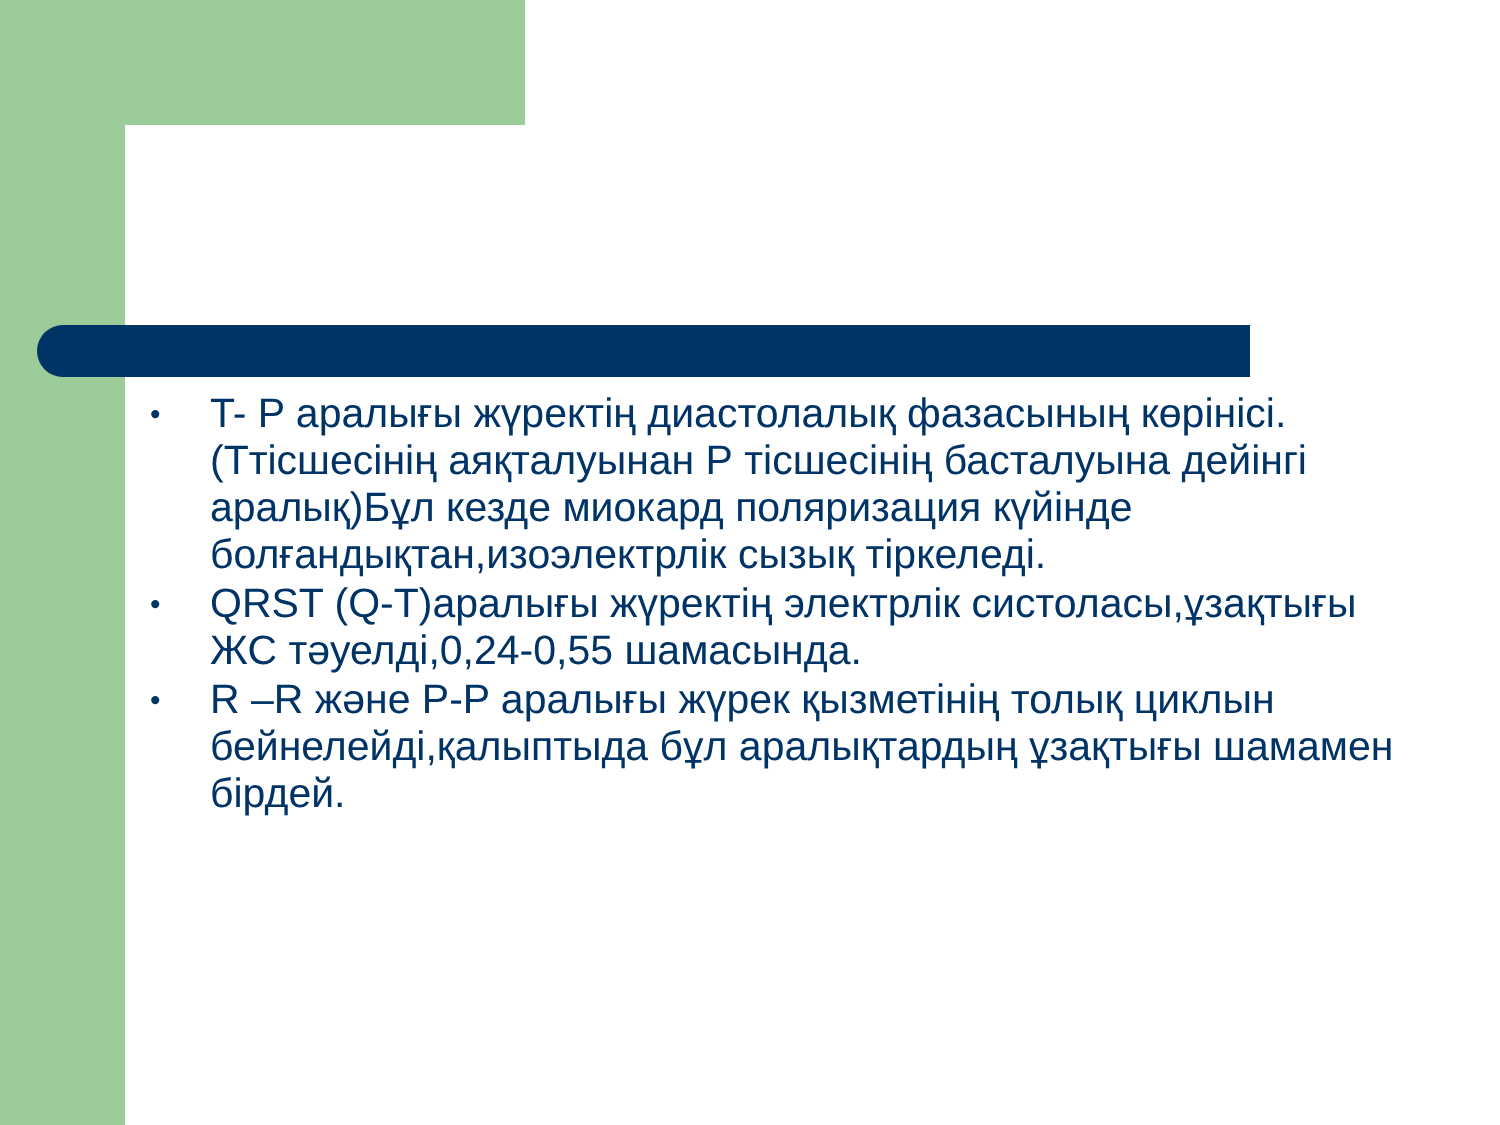• T- P аралығы жүректің диастолалық фазасының көрінісі.(Ттісшесінің аяқталуынан Р тісшесінің басталуына дейінгі аралық)Бұл кезде миокард поляризация күйінде болғандықтан,изоэлектрлік сызық тіркеледі.
• QRST (Q-T)аралығы жүректің электрлік систоласы,ұзақтығы ЖС тәуелді,0,24-0,55 шамасында.
• R –R және P-P аралығы жүрек қызметінің толық циклын бейнелейді,қалыптыда бұл аралықтардың ұзақтығы шамамен бірдей.